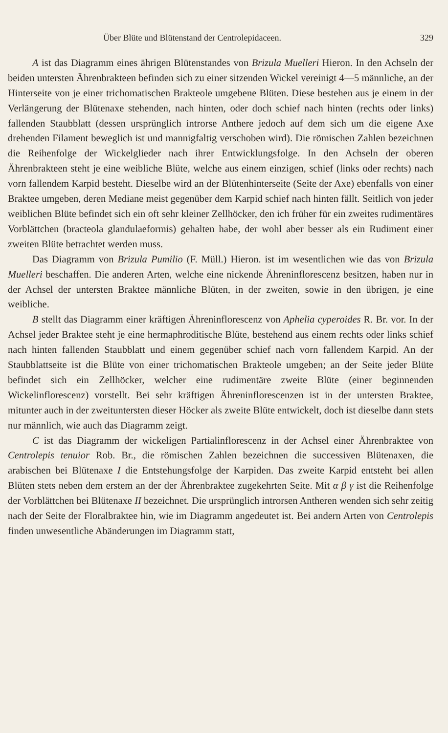Über Blüte und Blütenstand der Centrolepidaceen. 329
A ist das Diagramm eines ährigen Blütenstandes von Brizula Muelleri Hieron. In den Achseln der beiden untersten Ährenbrakteen befinden sich zu einer sitzenden Wickel vereinigt 4—5 männliche, an der Hinterseite von je einer trichomatischen Brakteole umgebene Blüten. Diese bestehen aus je einem in der Verlängerung der Blütenaxe stehenden, nach hinten, oder doch schief nach hinten (rechts oder links) fallenden Staubblatt (dessen ursprünglich introrse Anthere jedoch auf dem sich um die eigene Axe drehenden Filament beweglich ist und mannigfaltig verschoben wird). Die römischen Zahlen bezeichnen die Reihenfolge der Wickelglieder nach ihrer Entwicklungsfolge. In den Achseln der oberen Ährenbrakteen steht je eine weibliche Blüte, welche aus einem einzigen, schief (links oder rechts) nach vorn fallendem Karpid besteht. Dieselbe wird an der Blütenhinterseite (Seite der Axe) ebenfalls von einer Braktee umgeben, deren Mediane meist gegenüber dem Karpid schief nach hinten fällt. Seitlich von jeder weiblichen Blüte befindet sich ein oft sehr kleiner Zellhöcker, den ich früher für ein zweites rudimentäres Vorblättchen (bracteola glandulaeformis) gehalten habe, der wohl aber besser als ein Rudiment einer zweiten Blüte betrachtet werden muss.
Das Diagramm von Brizula Pumilio (F. Müll.) Hieron. ist im wesentlichen wie das von Brizula Muelleri beschaffen. Die anderen Arten, welche eine nickende Ähreninflorescenz besitzen, haben nur in der Achsel der untersten Braktee männliche Blüten, in der zweiten, sowie in den übrigen, je eine weibliche.
B stellt das Diagramm einer kräftigen Ähreninflorescenz von Aphelia cyperoides R. Br. vor. In der Achsel jeder Braktee steht je eine hermaphroditische Blüte, bestehend aus einem rechts oder links schief nach hinten fallenden Staubblatt und einem gegenüber schief nach vorn fallendem Karpid. An der Staubblattseite ist die Blüte von einer trichomatischen Brakteole umgeben; an der Seite jeder Blüte befindet sich ein Zellhöcker, welcher eine rudimentäre zweite Blüte (einer beginnenden Wickelinflorescenz) vorstellt. Bei sehr kräftigen Ähreninflorescenzen ist in der untersten Braktee, mitunter auch in der zweituntersten dieser Höcker als zweite Blüte entwickelt, doch ist dieselbe dann stets nur männlich, wie auch das Diagramm zeigt.
C ist das Diagramm der wickeligen Partialinflorescenz in der Achsel einer Ährenbraktee von Centrolepis tenuior Rob. Br., die römischen Zahlen bezeichnen die successiven Blütenaxen, die arabischen bei Blütenaxe I die Entstehungsfolge der Karpiden. Das zweite Karpid entsteht bei allen Blüten stets neben dem erstem an der der Ährenbraktee zugekehrten Seite. Mit α β γ ist die Reihenfolge der Vorblättchen bei Blütenaxe II bezeichnet. Die ursprünglich introrsen Antheren wenden sich sehr zeitig nach der Seite der Floralbraktee hin, wie im Diagramm angedeutet ist. Bei andern Arten von Centrolepis finden unwesentliche Abänderungen im Diagramm statt,